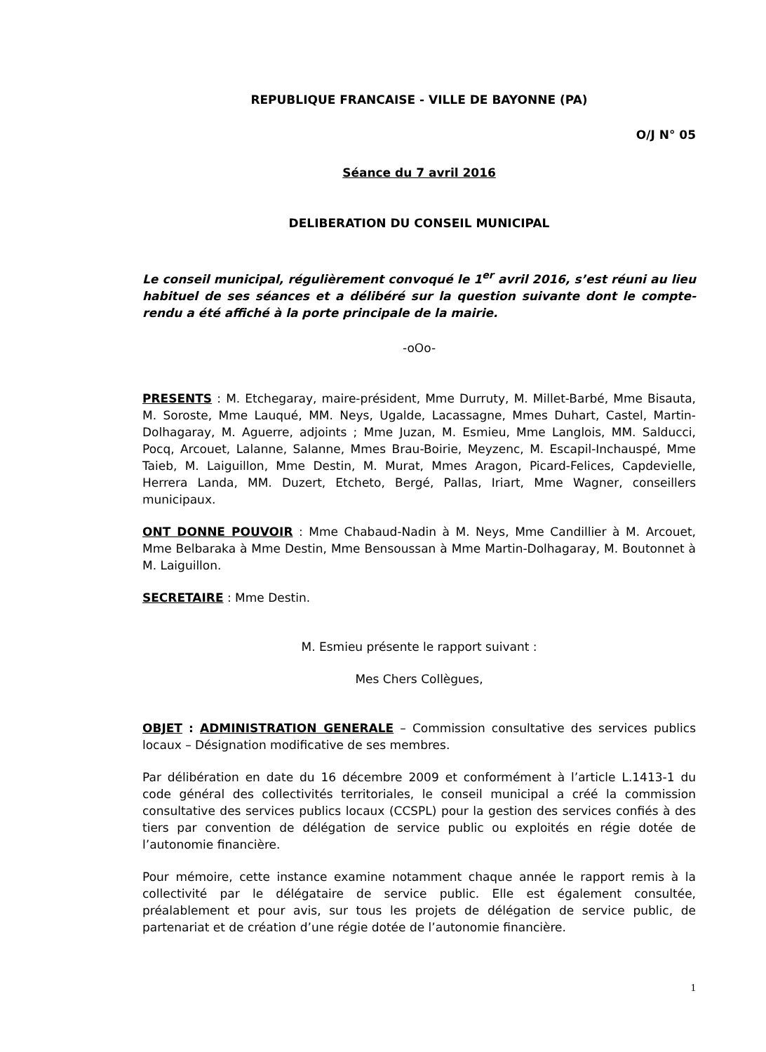REPUBLIQUE FRANCAISE - VILLE DE BAYONNE (PA)
O/J N° 05
Séance du 7 avril 2016
DELIBERATION DU CONSEIL MUNICIPAL
Le conseil municipal, régulièrement convoqué le 1<sup>er</sup> avril 2016, s’est réuni au lieu habituel de ses séances et a délibéré sur la question suivante dont le compte-rendu a été affiché à la porte principale de la mairie.
-oOo-
PRESENTS : M. Etchegaray, maire-président, Mme Durruty, M. Millet-Barbé, Mme Bisauta, M. Soroste, Mme Lauqué, MM. Neys, Ugalde, Lacassagne, Mmes Duhart, Castel, Martin-Dolhagaray, M. Aguerre, adjoints ; Mme Juzan, M. Esmieu, Mme Langlois, MM. Salducci, Pocq, Arcouet, Lalanne, Salanne, Mmes Brau-Boirie, Meyzenc, M. Escapil-Inchauspé, Mme Taieb, M. Laiguillon, Mme Destin, M. Murat, Mmes Aragon, Picard-Felices, Capdevielle, Herrera Landa, MM. Duzert, Etcheto, Bergé, Pallas, Iriart, Mme Wagner, conseillers municipaux.
ONT DONNE POUVOIR : Mme Chabaud-Nadin à M. Neys, Mme Candillier à M. Arcouet, Mme Belbaraka à Mme Destin, Mme Bensoussan à Mme Martin-Dolhagaray, M. Boutonnet à M. Laiguillon.
SECRETAIRE : Mme Destin.
M. Esmieu présente le rapport suivant :
Mes Chers Collègues,
OBJET : ADMINISTRATION GENERALE – Commission consultative des services publics locaux – Désignation modificative de ses membres.
Par délibération en date du 16 décembre 2009 et conformément à l’article L.1413-1 du code général des collectivités territoriales, le conseil municipal a créé la commission consultative des services publics locaux (CCSPL) pour la gestion des services confiés à des tiers par convention de délégation de service public ou exploités en régie dotée de l’autonomie financière.
Pour mémoire, cette instance examine notamment chaque année le rapport remis à la collectivité par le délégataire de service public. Elle est également consultée, préalablement et pour avis, sur tous les projets de délégation de service public, de partenariat et de création d’une régie dotée de l’autonomie financière.
1